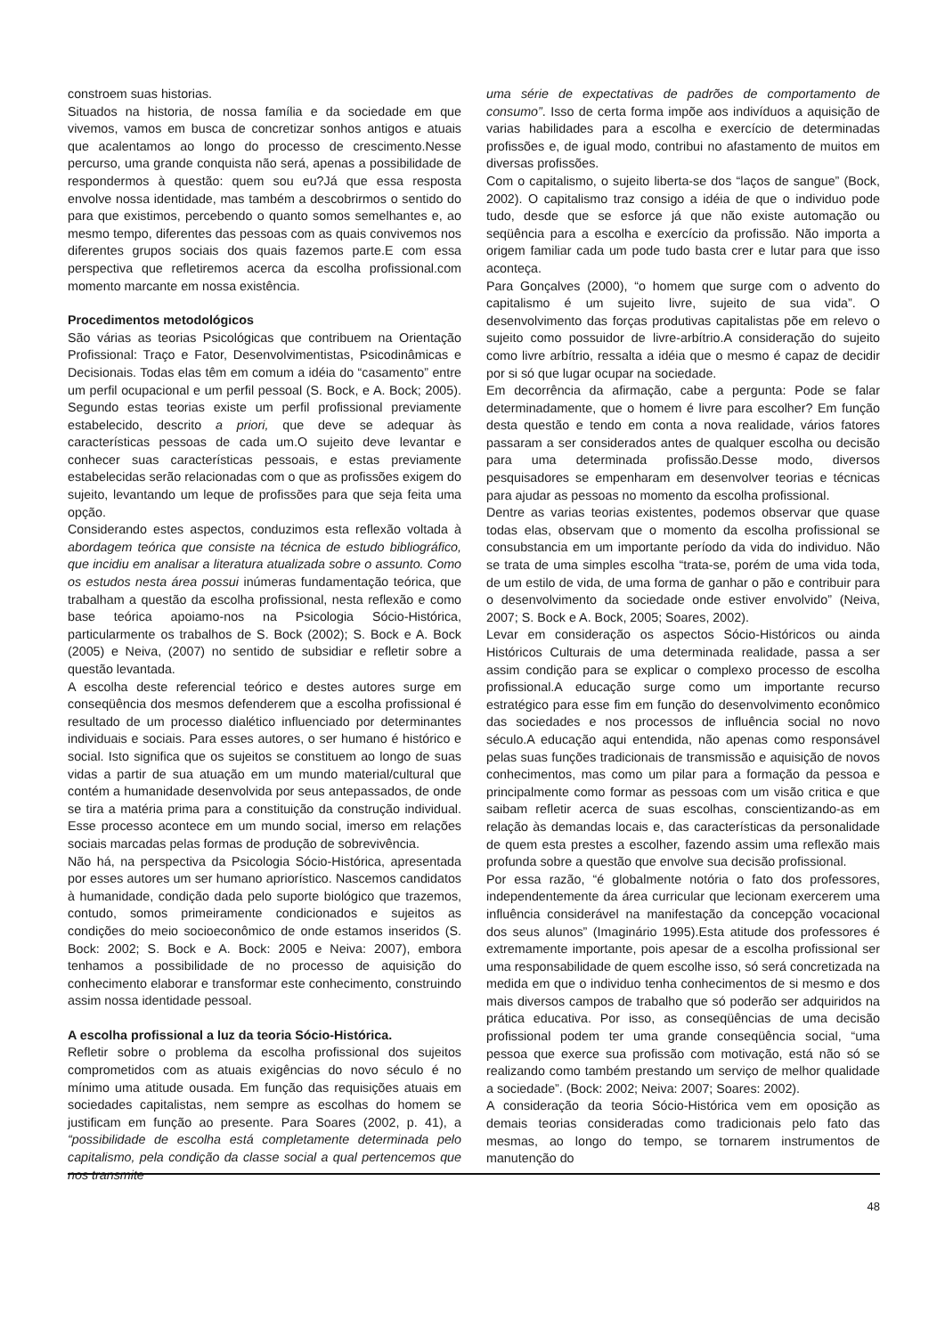constroem suas historias.
Situados na historia, de nossa família e da sociedade em que vivemos, vamos em busca de concretizar sonhos antigos e atuais que acalentamos ao longo do processo de crescimento.Nesse percurso, uma grande conquista não será, apenas a possibilidade de respondermos à questão: quem sou eu?Já que essa resposta envolve nossa identidade, mas também a descobrirmos o sentido do para que existimos, percebendo o quanto somos semelhantes e, ao mesmo tempo, diferentes das pessoas com as quais convivemos nos diferentes grupos sociais dos quais fazemos parte.E com essa perspectiva que refletiremos acerca da escolha profissional.com momento marcante em nossa existência.
Procedimentos metodológicos
São várias as teorias Psicológicas que contribuem na Orientação Profissional: Traço e Fator, Desenvolvimentistas, Psicodinâmicas e Decisionais. Todas elas têm em comum a idéia do “casamento” entre um perfil ocupacional e um perfil pessoal (S. Bock, e A. Bock; 2005). Segundo estas teorias existe um perfil profissional previamente estabelecido, descrito a priori, que deve se adequar às características pessoas de cada um.O sujeito deve levantar e conhecer suas características pessoais, e estas previamente estabelecidas serão relacionadas com o que as profissões exigem do sujeito, levantando um leque de profissões para que seja feita uma opção.
Considerando estes aspectos, conduzimos esta reflexão voltada à abordagem teórica que consiste na técnica de estudo bibliográfico, que incidiu em analisar a literatura atualizada sobre o assunto. Como os estudos nesta área possui inúmeras fundamentação teórica, que trabalham a questão da escolha profissional, nesta reflexão e como base teórica apoiamo-nos na Psicologia Sócio-Histórica, particularmente os trabalhos de S. Bock (2002); S. Bock e A. Bock (2005) e Neiva, (2007) no sentido de subsidiar e refletir sobre a questão levantada.
A escolha deste referencial teórico e destes autores surge em conseqüência dos mesmos defenderem que a escolha profissional é resultado de um processo dialético influenciado por determinantes individuais e sociais. Para esses autores, o ser humano é histórico e social. Isto significa que os sujeitos se constituem ao longo de suas vidas a partir de sua atuação em um mundo material/cultural que contém a humanidade desenvolvida por seus antepassados, de onde se tira a matéria prima para a constituição da construção individual. Esse processo acontece em um mundo social, imerso em relações sociais marcadas pelas formas de produção de sobrevivência.
Não há, na perspectiva da Psicologia Sócio-Histórica, apresentada por esses autores um ser humano apriorístico. Nascemos candidatos à humanidade, condição dada pelo suporte biológico que trazemos, contudo, somos primeiramente condicionados e sujeitos as condições do meio socioeconômico de onde estamos inseridos (S. Bock: 2002; S. Bock e A. Bock: 2005 e Neiva: 2007), embora tenhamos a possibilidade de no processo de aquisição do conhecimento elaborar e transformar este conhecimento, construindo assim nossa identidade pessoal.
A escolha profissional a luz da teoria Sócio-Histórica.
Refletir sobre o problema da escolha profissional dos sujeitos comprometidos com as atuais exigências do novo século é no mínimo uma atitude ousada. Em função das requisições atuais em sociedades capitalistas, nem sempre as escolhas do homem se justificam em função ao presente. Para Soares (2002, p. 41), a “possibilidade de escolha está completamente determinada pelo capitalismo, pela condição da classe social a qual pertencemos que nos transmite
uma série de expectativas de padrões de comportamento de consumo”. Isso de certa forma impõe aos indivíduos a aquisição de varias habilidades para a escolha e exercício de determinadas profissões e, de igual modo, contribui no afastamento de muitos em diversas profissões.
Com o capitalismo, o sujeito liberta-se dos “laços de sangue” (Bock, 2002). O capitalismo traz consigo a idéia de que o individuo pode tudo, desde que se esforce já que não existe automação ou seqüência para a escolha e exercício da profissão. Não importa a origem familiar cada um pode tudo basta crer e lutar para que isso aconteça.
Para Gonçalves (2000), “o homem que surge com o advento do capitalismo é um sujeito livre, sujeito de sua vida”. O desenvolvimento das forças produtivas capitalistas põe em relevo o sujeito como possuidor de livre-arbítrio.A consideração do sujeito como livre arbítrio, ressalta a idéia que o mesmo é capaz de decidir por si só que lugar ocupar na sociedade.
Em decorrência da afirmação, cabe a pergunta: Pode se falar determinadamente, que o homem é livre para escolher? Em função desta questão e tendo em conta a nova realidade, vários fatores passaram a ser considerados antes de qualquer escolha ou decisão para uma determinada profissão.Desse modo, diversos pesquisadores se empenharam em desenvolver teorias e técnicas para ajudar as pessoas no momento da escolha profissional.
Dentre as varias teorias existentes, podemos observar que quase todas elas, observam que o momento da escolha profissional se consubstancia em um importante período da vida do individuo. Não se trata de uma simples escolha “trata-se, porém de uma vida toda, de um estilo de vida, de uma forma de ganhar o pão e contribuir para o desenvolvimento da sociedade onde estiver envolvido” (Neiva, 2007; S. Bock e A. Bock, 2005; Soares, 2002).
Levar em consideração os aspectos Sócio-Históricos ou ainda Históricos Culturais de uma determinada realidade, passa a ser assim condição para se explicar o complexo processo de escolha profissional.A educação surge como um importante recurso estratégico para esse fim em função do desenvolvimento econômico das sociedades e nos processos de influência social no novo século.A educação aqui entendida, não apenas como responsável pelas suas funções tradicionais de transmissão e aquisição de novos conhecimentos, mas como um pilar para a formação da pessoa e principalmente como formar as pessoas com um visão critica e que saibam refletir acerca de suas escolhas, conscientizando-as em relação às demandas locais e, das características da personalidade de quem esta prestes a escolher, fazendo assim uma reflexão mais profunda sobre a questão que envolve sua decisão profissional.
Por essa razão, “é globalmente notória o fato dos professores, independentemente da área curricular que lecionam exercerem uma influência considerável na manifestação da concepção vocacional dos seus alunos” (Imaginário 1995).Esta atitude dos professores é extremamente importante, pois apesar de a escolha profissional ser uma responsabilidade de quem escolhe isso, só será concretizada na medida em que o individuo tenha conhecimentos de si mesmo e dos mais diversos campos de trabalho que só poderão ser adquiridos na prática educativa. Por isso, as conseqüências de uma decisão profissional podem ter uma grande conseqüência social, “uma pessoa que exerce sua profissão com motivação, está não só se realizando como também prestando um serviço de melhor qualidade a sociedade”. (Bock: 2002; Neiva: 2007; Soares: 2002).
A consideração da teoria Sócio-Histórica vem em oposição as demais teorias consideradas como tradicionais pelo fato das mesmas, ao longo do tempo, se tornarem instrumentos de manutenção do
48